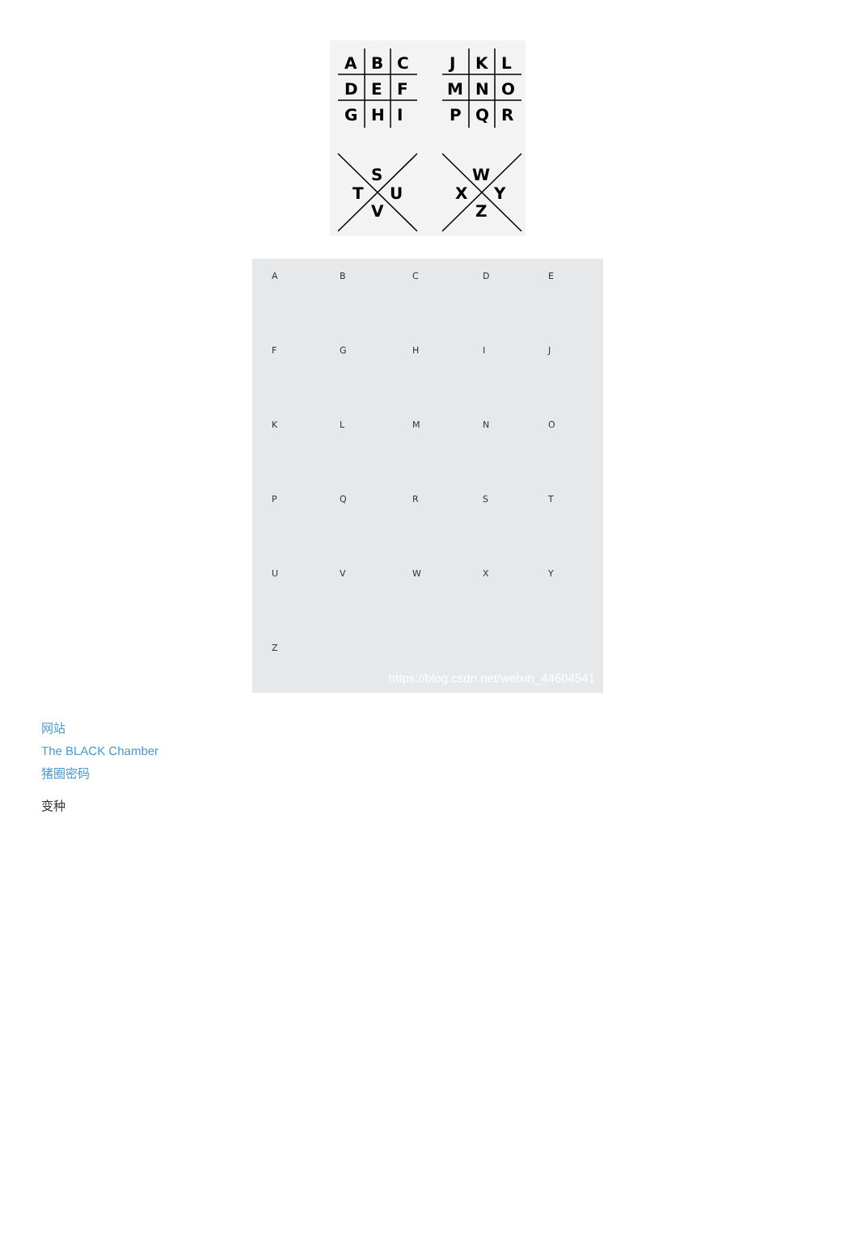A
B
C
D
E
F
G
H
I
J
K
L
M
N
O
P
Q
R
S
T
U
V
W
X
Y
Z
A
B
C
D
E
F
G
H
I
J
K
L
M
N
O
P
Q
R
S
T
U
V
W
X
Y
Z
https://blog.csdn.net/weixin_44604541
网站
The BLACK Chamber
猪圈密码
变种